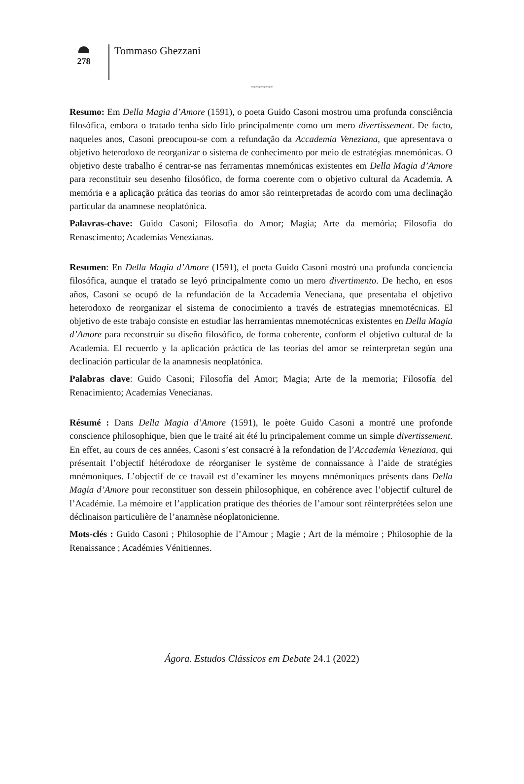278
Tommaso Ghezzani
*********
Resumo: Em Della Magia d’Amore (1591), o poeta Guido Casoni mostrou uma profunda consciência filosófica, embora o tratado tenha sido lido principalmente como um mero divertissement. De facto, naqueles anos, Casoni preocupou-se com a refundação da Accademia Veneziana, que apresentava o objetivo heterodoxo de reorganizar o sistema de conhecimento por meio de estratégias mnemónicas. O objetivo deste trabalho é centrar-se nas ferramentas mnemónicas existentes em Della Magia d’Amore para reconstituir seu desenho filosófico, de forma coerente com o objetivo cultural da Academia. A memória e a aplicação prática das teorias do amor são reinterpretadas de acordo com uma declinação particular da anamnese neoplatónica.
Palavras-chave: Guido Casoni; Filosofia do Amor; Magia; Arte da memória; Filosofia do Renascimento; Academias Venezianas.
Resumen: En Della Magia d’Amore (1591), el poeta Guido Casoni mostró una profunda conciencia filosófica, aunque el tratado se leyó principalmente como un mero divertimento. De hecho, en esos años, Casoni se ocupó de la refundación de la Accademia Veneciana, que presentaba el objetivo heterodoxo de reorganizar el sistema de conocimiento a través de estrategias mnemotécnicas. El objetivo de este trabajo consiste en estudiar las herramientas mnemotécnicas existentes en Della Magia d’Amore para reconstruir su diseño filosófico, de forma coherente, conform el objetivo cultural de la Academia. El recuerdo y la aplicación práctica de las teorías del amor se reinterpretan según una declinación particular de la anamnesis neoplatónica.
Palabras clave: Guido Casoni; Filosofía del Amor; Magia; Arte de la memoria; Filosofía del Renacimiento; Academias Venecianas.
Résumé : Dans Della Magia d’Amore (1591), le poète Guido Casoni a montré une profonde conscience philosophique, bien que le traité ait été lu principalement comme un simple divertissement. En effet, au cours de ces années, Casoni s’est consacré à la refondation de l’Accademia Veneziana, qui présentait l’objectif hétérodoxe de réorganiser le système de connaissance à l’aide de stratégies mnémoniques. L’objectif de ce travail est d’examiner les moyens mnémoniques présents dans Della Magia d’Amore pour reconstituer son dessein philosophique, en cohérence avec l’objectif culturel de l’Académie. La mémoire et l’application pratique des théories de l’amour sont réinterprétées selon une déclinaison particulière de l’anamnèse néoplatonicienne.
Mots-clés : Guido Casoni ; Philosophie de l’Amour ; Magie ; Art de la mémoire ; Philosophie de la Renaissance ; Académies Vénitiennes.
Ágora. Estudos Clássicos em Debate 24.1 (2022)